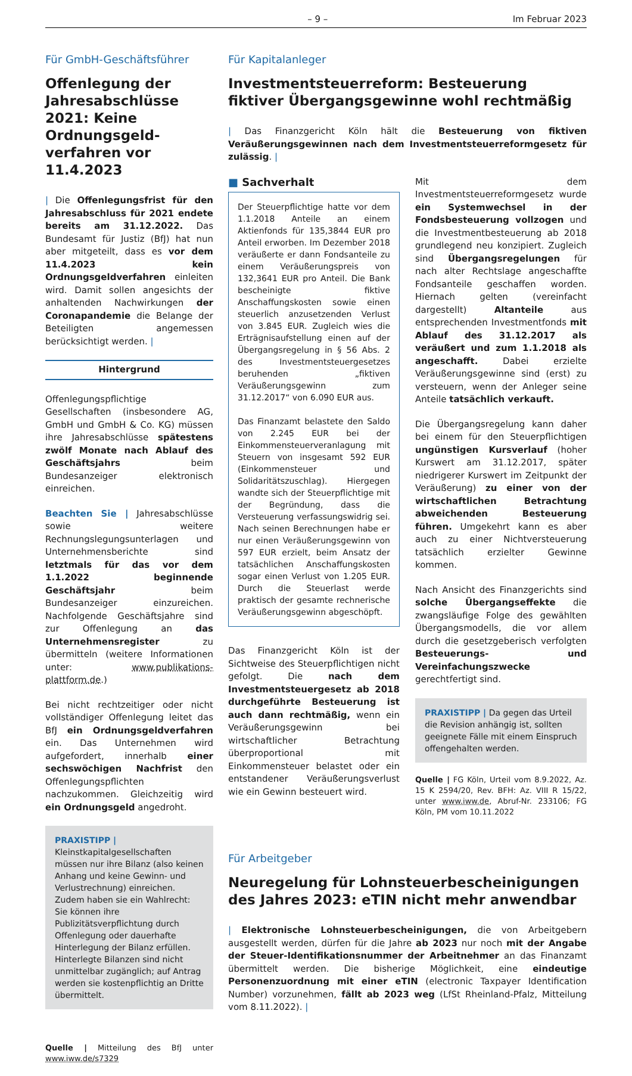– 9 – Im Februar 2023
Für GmbH-Geschäftsführer
Offenlegung der Jahres­abschlüsse 2021: Keine Ordnungsgeld­verfahren vor 11.4.2023
| Die Offenlegungsfrist für den Jahresabschluss für 2021 endete bereits am 31.12.2022. Das Bundesamt für Justiz (BfJ) hat nun aber mitgeteilt, dass es vor dem 11.4.2023 kein Ordnungsgeldverfahren einleiten wird. Damit sollen angesichts der anhaltenden Nachwirkungen der Coronapandemie die Belange der Beteiligten angemessen berücksichtigt werden. |
Hintergrund
Offenlegungspflichtige Gesellschaften (insbesondere AG, GmbH und GmbH & Co. KG) müssen ihre Jahresabschlüsse spätestens zwölf Monate nach Ablauf des Geschäftsjahrs beim Bundesanzeiger elektronisch einreichen.
Beachten Sie | Jahresabschlüsse sowie weitere Rechnungslegungsunterlagen und Unternehmensberichte sind letztmals für das vor dem 1.1.2022 beginnende Geschäftsjahr beim Bundesanzeiger einzureichen. Nachfolgende Geschäftsjahre sind zur Offenlegung an das Unternehmensregister zu übermitteln (weitere Informationen unter: www.publikations-plattform.de.)
Bei nicht rechtzeitiger oder nicht vollständiger Offenlegung leitet das BfJ ein Ordnungsgeldverfahren ein. Das Unternehmen wird aufgefordert, innerhalb einer sechswöchigen Nachfrist den Offenlegungspflichten nachzukommen. Gleichzeitig wird ein Ordnungsgeld angedroht.
PRAXISTIPP | Kleinstkapitalgesellschaften müssen nur ihre Bilanz (also keinen Anhang und keine Gewinn- und Verlustrechnung) einreichen. Zudem haben sie ein Wahlrecht: Sie können ihre Publizitätsverpflichtung durch Offenlegung oder dauerhafte Hinterlegung der Bilanz erfüllen. Hinterlegte Bilanzen sind nicht unmittelbar zugänglich; auf Antrag werden sie kostenpflichtig an Dritte übermittelt.
Quelle | Mitteilung des BfJ unter www.iww.de/s7329
Für Kapitalanleger
Investmentsteuerreform: Besteuerung fiktiver Übergangsgewinne wohl rechtmäßig
| Das Finanzgericht Köln hält die Besteuerung von fiktiven Veräußerungsgewinnen nach dem Investmentsteuerreformgesetz für zulässig. |
■ Sachverhalt
Der Steuerpflichtige hatte vor dem 1.1.2018 Anteile an einem Aktienfonds für 135,3844 EUR pro Anteil erworben. Im Dezember 2018 veräußerte er dann Fondsanteile zu einem Veräußerungspreis von 132,3641 EUR pro Anteil. Die Bank bescheinigte fiktive Anschaffungskosten sowie einen steuerlich anzusetzenden Verlust von 3.845 EUR. Zugleich wies die Erträgnisaufstellung einen auf der Übergangsregelung in § 56 Abs. 2 des Investmentsteuergesetzes beruhenden „fiktiven Veräußerungsgewinn zum 31.12.2017“ von 6.090 EUR aus.
Das Finanzamt belastete den Saldo von 2.245 EUR bei der Einkommensteuerveranlagung mit Steuern von insgesamt 592 EUR (Einkommensteuer und Solidaritätszuschlag). Hiergegen wandte sich der Steuerpflichtige mit der Begründung, dass die Versteuerung verfassungswidrig sei. Nach seinen Berechnungen habe er nur einen Veräußerungsgewinn von 597 EUR erzielt, beim Ansatz der tatsächlichen Anschaffungskosten sogar einen Verlust von 1.205 EUR. Durch die Steuerlast werde praktisch der gesamte rechnerische Veräußerungsgewinn abgeschöpft.
Das Finanzgericht Köln ist der Sichtweise des Steuerpflichtigen nicht gefolgt. Die nach dem Investmentsteuergesetz ab 2018 durchgeführte Besteuerung ist auch dann rechtmäßig, wenn ein Veräußerungsgewinn bei wirtschaftlicher Betrachtung überproportional mit Einkommensteuer belastet oder ein entstandener Veräußerungsverlust wie ein Gewinn besteuert wird.
Mit dem Investmentsteuerreformgesetz wurde ein Systemwechsel in der Fondsbesteuerung vollzogen und die Investmentbesteuerung ab 2018 grundlegend neu konzipiert. Zugleich sind Übergangsregelungen für nach alter Rechtslage angeschaffte Fondsanteile geschaffen worden. Hiernach gelten (vereinfacht dargestellt) Altanteile aus entsprechenden Investmentfonds mit Ablauf des 31.12.2017 als veräußert und zum 1.1.2018 als angeschafft. Dabei erzielte Veräußerungsgewinne sind (erst) zu versteuern, wenn der Anleger seine Anteile tatsächlich verkauft.
Die Übergangsregelung kann daher bei einem für den Steuerpflichtigen ungünstigen Kursverlauf (hoher Kurswert am 31.12.2017, später niedrigerer Kurswert im Zeitpunkt der Veräußerung) zu einer von der wirtschaftlichen Betrachtung abweichenden Besteuerung führen. Umgekehrt kann es aber auch zu einer Nichtversteuerung tatsächlich erzielter Gewinne kommen.
Nach Ansicht des Finanzgerichts sind solche Übergangseffekte die zwangsläufige Folge des gewählten Übergangsmodells, die vor allem durch die gesetzgeberisch verfolgten Besteuerungs- und Vereinfachungszwecke gerechtfertigt sind.
PRAXISTIPP | Da gegen das Urteil die Revision anhängig ist, sollten geeignete Fälle mit einem Einspruch offengehalten werden.
Quelle | FG Köln, Urteil vom 8.9.2022, Az. 15 K 2594/20, Rev. BFH: Az. VIII R 15/22, unter www.iww.de, Abruf-Nr. 233106; FG Köln, PM vom 10.11.2022
Für Arbeitgeber
Neuregelung für Lohnsteuerbescheinigungen des Jahres 2023: eTIN nicht mehr anwendbar
| Elektronische Lohnsteuerbescheinigungen, die von Arbeitgebern ausgestellt werden, dürfen für die Jahre ab 2023 nur noch mit der Angabe der Steuer-Identifikationsnummer der Arbeitnehmer an das Finanzamt übermittelt werden. Die bisherige Möglichkeit, eine eindeutige Personenzuordnung mit einer eTIN (electronic Taxpayer Identification Number) vorzunehmen, fällt ab 2023 weg (LfSt Rheinland-Pfalz, Mitteilung vom 8.11.2022). |